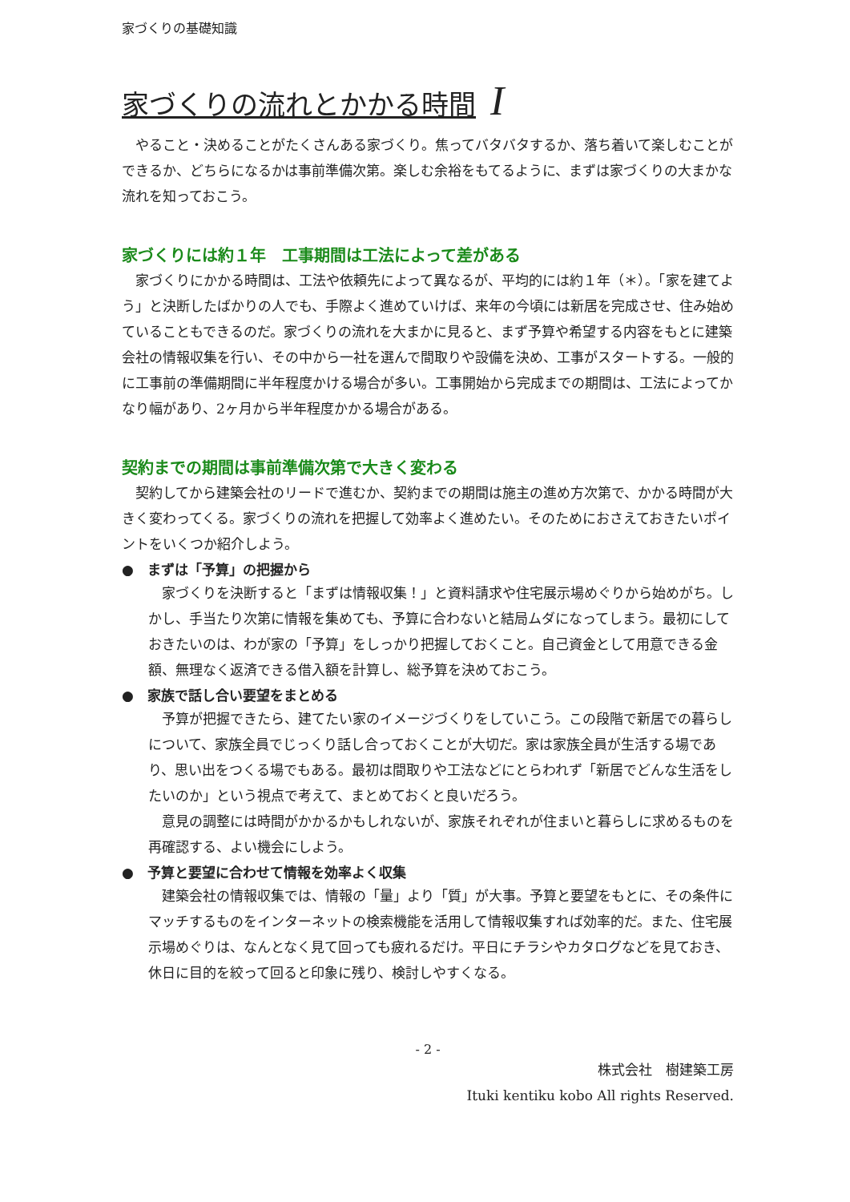家づくりの基礎知識
家づくりの流れとかかる時間 I
やること・決めることがたくさんある家づくり。焦ってバタバタするか、落ち着いて楽しむことができるか、どちらになるかは事前準備次第。楽しむ余裕をもてるように、まずは家づくりの大まかな流れを知っておこう。
家づくりには約１年　工事期間は工法によって差がある
家づくりにかかる時間は、工法や依頼先によって異なるが、平均的には約１年（＊）。「家を建てよう」と決断したばかりの人でも、手際よく進めていけば、来年の今頃には新居を完成させ、住み始めていることもできるのだ。家づくりの流れを大まかに見ると、まず予算や希望する内容をもとに建築会社の情報収集を行い、その中から一社を選んで間取りや設備を決め、工事がスタートする。一般的に工事前の準備期間に半年程度かける場合が多い。工事開始から完成までの期間は、工法によってかなり幅があり、2ヶ月から半年程度かかる場合がある。
契約までの期間は事前準備次第で大きく変わる
契約してから建築会社のリードで進むか、契約までの期間は施主の進め方次第で、かかる時間が大きく変わってくる。家づくりの流れを把握して効率よく進めたい。そのためにおさえておきたいポイントをいくつか紹介しよう。
●　まずは「予算」の把握から
家づくりを決断すると「まずは情報収集！」と資料請求や住宅展示場めぐりから始めがち。しかし、手当たり次第に情報を集めても、予算に合わないと結局ムダになってしまう。最初にしておきたいのは、わが家の「予算」をしっかり把握しておくこと。自己資金として用意できる金額、無理なく返済できる借入額を計算し、総予算を決めておこう。
●　家族で話し合い要望をまとめる
予算が把握できたら、建てたい家のイメージづくりをしていこう。この段階で新居での暮らしについて、家族全員でじっくり話し合っておくことが大切だ。家は家族全員が生活する場であり、思い出をつくる場でもある。最初は間取りや工法などにとらわれず「新居でどんな生活をしたいのか」という視点で考えて、まとめておくと良いだろう。
意見の調整には時間がかかるかもしれないが、家族それぞれが住まいと暮らしに求めるものを再確認する、よい機会にしよう。
●　予算と要望に合わせて情報を効率よく収集
建築会社の情報収集では、情報の「量」より「質」が大事。予算と要望をもとに、その条件にマッチするものをインターネットの検索機能を活用して情報収集すれば効率的だ。また、住宅展示場めぐりは、なんとなく見て回っても疲れるだけ。平日にチラシやカタログなどを見ておき、休日に目的を絞って回ると印象に残り、検討しやすくなる。
- 2 -
株式会社　樹建築工房
Ituki kentiku kobo All rights Reserved.